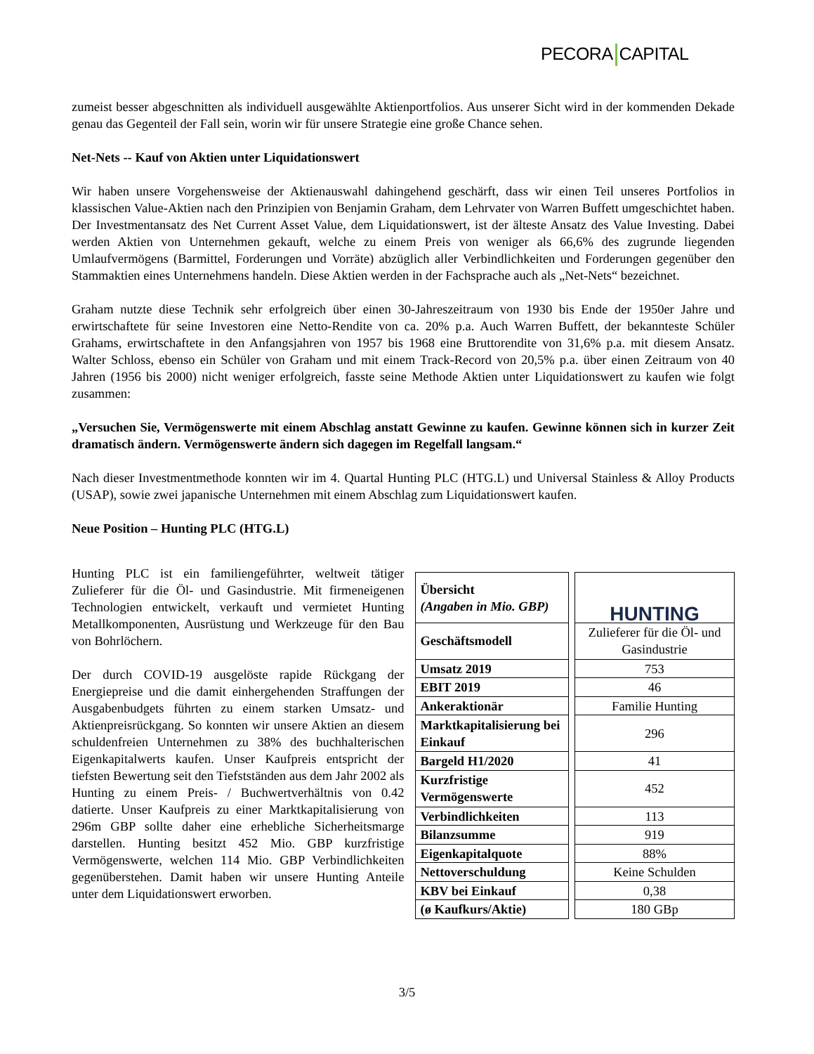PECORA CAPITAL
zumeist besser abgeschnitten als individuell ausgewählte Aktienportfolios. Aus unserer Sicht wird in der kommenden Dekade genau das Gegenteil der Fall sein, worin wir für unsere Strategie eine große Chance sehen.
Net-Nets -- Kauf von Aktien unter Liquidationswert
Wir haben unsere Vorgehensweise der Aktienauswahl dahingehend geschärft, dass wir einen Teil unseres Portfolios in klassischen Value-Aktien nach den Prinzipien von Benjamin Graham, dem Lehrvater von Warren Buffett umgeschichtet haben. Der Investmentansatz des Net Current Asset Value, dem Liquidationswert, ist der älteste Ansatz des Value Investing. Dabei werden Aktien von Unternehmen gekauft, welche zu einem Preis von weniger als 66,6% des zugrunde liegenden Umlaufvermögens (Barmittel, Forderungen und Vorräte) abzüglich aller Verbindlichkeiten und Forderungen gegenüber den Stammaktien eines Unternehmens handeln. Diese Aktien werden in der Fachsprache auch als „Net-Nets“ bezeichnet.
Graham nutzte diese Technik sehr erfolgreich über einen 30-Jahreszeitraum von 1930 bis Ende der 1950er Jahre und erwirtschaftete für seine Investoren eine Netto-Rendite von ca. 20% p.a. Auch Warren Buffett, der bekannteste Schüler Grahams, erwirtschaftete in den Anfangsjahren von 1957 bis 1968 eine Bruttorendite von 31,6% p.a. mit diesem Ansatz. Walter Schloss, ebenso ein Schüler von Graham und mit einem Track-Record von 20,5% p.a. über einen Zeitraum von 40 Jahren (1956 bis 2000) nicht weniger erfolgreich, fasste seine Methode Aktien unter Liquidationswert zu kaufen wie folgt zusammen:
„Versuchen Sie, Vermögenswerte mit einem Abschlag anstatt Gewinne zu kaufen. Gewinne können sich in kurzer Zeit dramatisch ändern. Vermögenswerte ändern sich dagegen im Regelfall langsam.“
Nach dieser Investmentmethode konnten wir im 4. Quartal Hunting PLC (HTG.L) und Universal Stainless & Alloy Products (USAP), sowie zwei japanische Unternehmen mit einem Abschlag zum Liquidationswert kaufen.
Neue Position – Hunting PLC (HTG.L)
Hunting PLC ist ein familiengeführter, weltweit tätiger Zulieferer für die Öl- und Gasindustrie. Mit firmeneigenen Technologien entwickelt, verkauft und vermietet Hunting Metallkomponenten, Ausrüstung und Werkzeuge für den Bau von Bohrlöchern.
Der durch COVID-19 ausgelöste rapide Rückgang der Energiepreise und die damit einhergehenden Straffungen der Ausgabenbudgets führten zu einem starken Umsatz- und Aktienpreisrückgang. So konnten wir unsere Aktien an diesem schuldenfreien Unternehmen zu 38% des buchhalterischen Eigenkapitalwerts kaufen. Unser Kaufpreis entspricht der tiefsten Bewertung seit den Tiefstständen aus dem Jahr 2002 als Hunting zu einem Preis- / Buchwertverhältnis von 0.42 datierte. Unser Kaufpreis zu einer Marktkapitalisierung von 296m GBP sollte daher eine erhebliche Sicherheitsmarge darstellen. Hunting besitzt 452 Mio. GBP kurzfristige Vermögenswerte, welchen 114 Mio. GBP Verbindlichkeiten gegenüberstehen. Damit haben wir unsere Hunting Anteile unter dem Liquidationswert erworben.
| Übersicht (Angaben in Mio. GBP) | | HUNTING |
| Geschäftsmodell | | Zulieferer für die Öl- und Gasindustrie |
| Umsatz 2019 | | 753 |
| EBIT 2019 | | 46 |
| Ankeraktionär | | Familie Hunting |
| Marktkapitalisierung bei Einkauf | | 296 |
| Bargeld H1/2020 | | 41 |
| Kurzfristige Vermögenswerte | | 452 |
| Verbindlichkeiten | | 113 |
| Bilanzsumme | | 919 |
| Eigenkapitalquote | | 88% |
| Nettoverschuldung | | Keine Schulden |
| KBV bei Einkauf | | 0,38 |
| (ø Kaufkurs/Aktie) | | 180 GBp |
3/5